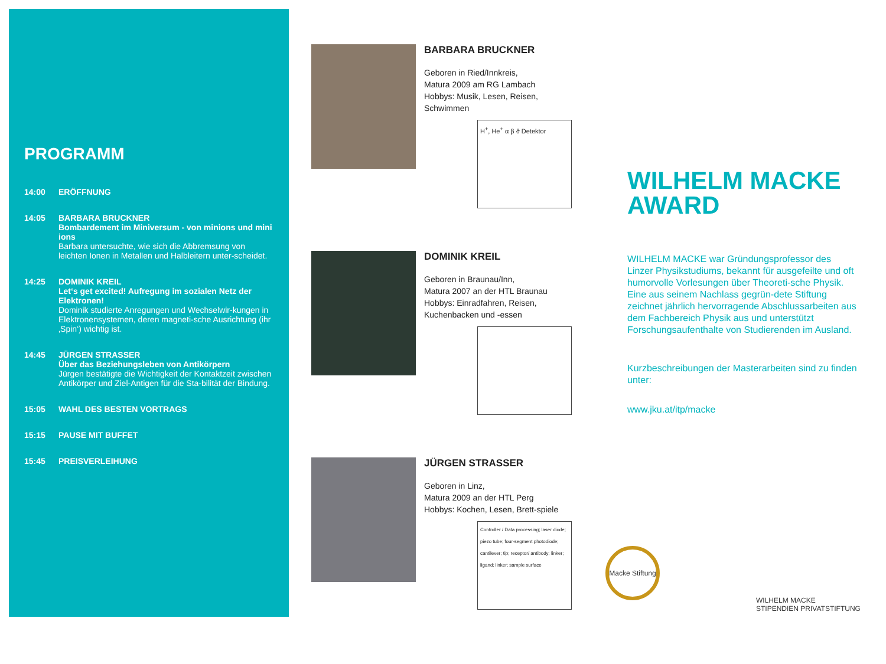PROGRAMM
14:00 ERÖFFNUNG
14:05 BARBARA BRUCKNER
Bombardement im Miniversum - von minions und mini ions
Barbara untersuchte, wie sich die Abbremsung von leichten Ionen in Metallen und Halbleitern unter-scheidet.
14:25 DOMINIK KREIL
Let‘s get excited! Aufregung im sozialen Netz der Elektronen!
Dominik studierte Anregungen und Wechselwir-kungen in Elektronensystemen, deren magneti-sche Ausrichtung (ihr ‚Spin‘) wichtig ist.
14:45 JÜRGEN STRASSER
Über das Beziehungsleben von Antikörpern
Jürgen bestätigte die Wichtigkeit der Kontaktzeit zwischen Antikörper und Ziel-Antigen für die Sta-bilität der Bindung.
15:05 WAHL DES BESTEN VORTRAGS
15:15 PAUSE MIT BUFFET
15:45 PREISVERLEIHUNG
BARBARA BRUCKNER
Geboren in Ried/Innkreis,
Matura 2009 am RG Lambach
Hobbys: Musik, Lesen, Reisen, Schwimmen
H<sup>+</sup>, He<sup>+</sup> α β ϑ Detektor
DOMINIK KREIL
Geboren in Braunau/Inn,
Matura 2007 an der HTL Braunau
Hobbys: Einradfahren, Reisen,
Kuchenbacken und -essen
JÜRGEN STRASSER
Geboren in Linz,
Matura 2009 an der HTL Perg
Hobbys: Kochen, Lesen, Brett-spiele
Controller / Data processing; laser diode; piezo tube; four-segment photodiode; cantilever; tip; receptor/ antibody; linker; ligand; linker; sample surface
WILHELM MACKE AWARD
WILHELM MACKE war Gründungsprofessor des Linzer Physikstudiums, bekannt für ausgefeilte und oft humorvolle Vorlesungen über Theoreti-sche Physik. Eine aus seinem Nachlass gegrün-dete Stiftung zeichnet jährlich hervorragende Abschlussarbeiten aus dem Fachbereich Physik aus und unterstützt Forschungsaufenthalte von Studierenden im Ausland.
Kurzbeschreibungen der Masterarbeiten sind zu finden unter:
www.jku.at/itp/macke
Macke Stiftung
WILHELM MACKE
STIPENDIEN PRIVATSTIFTUNG